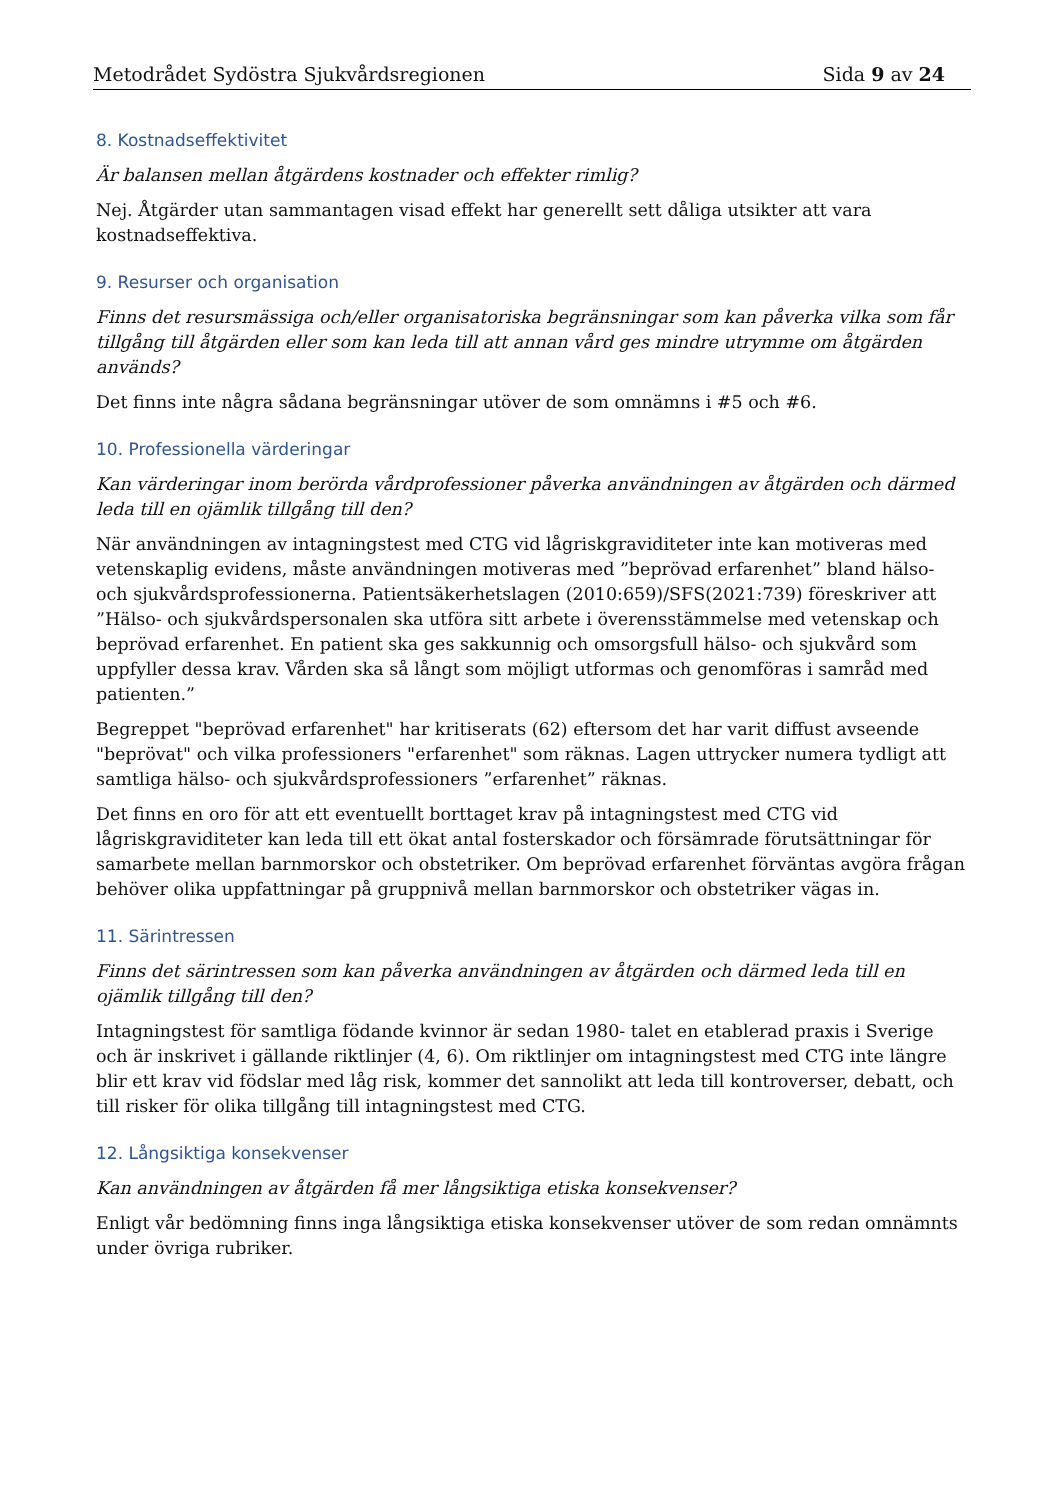Metodrådet Sydöstra Sjukvårdsregionen Sida 9 av 24
8. Kostnadseffektivitet
Är balansen mellan åtgärdens kostnader och effekter rimlig?
Nej. Åtgärder utan sammantagen visad effekt har generellt sett dåliga utsikter att vara kostnadseffektiva.
9. Resurser och organisation
Finns det resursmässiga och/eller organisatoriska begränsningar som kan påverka vilka som får tillgång till åtgärden eller som kan leda till att annan vård ges mindre utrymme om åtgärden används?
Det finns inte några sådana begränsningar utöver de som omnämns i #5 och #6.
10. Professionella värderingar
Kan värderingar inom berörda vårdprofessioner påverka användningen av åtgärden och därmed leda till en ojämlik tillgång till den?
När användningen av intagningstest med CTG vid lågriskgraviditeter inte kan motiveras med vetenskaplig evidens, måste användningen motiveras med ”beprövad erfarenhet” bland hälso- och sjukvårdsprofessionerna. Patientsäkerhetslagen (2010:659)/SFS(2021:739) föreskriver att ”Hälso- och sjukvårdspersonalen ska utföra sitt arbete i överensstämmelse med vetenskap och beprövad erfarenhet. En patient ska ges sakkunnig och omsorgsfull hälso- och sjukvård som uppfyller dessa krav. Vården ska så långt som möjligt utformas och genomföras i samråd med patienten.”
Begreppet "beprövad erfarenhet" har kritiserats (62) eftersom det har varit diffust avseende "beprövat" och vilka professioners "erfarenhet" som räknas. Lagen uttrycker numera tydligt att samtliga hälso- och sjukvårdsprofessioners ”erfarenhet” räknas.
Det finns en oro för att ett eventuellt borttaget krav på intagningstest med CTG vid lågriskgraviditeter kan leda till ett ökat antal fosterskador och försämrade förutsättningar för samarbete mellan barnmorskor och obstetriker. Om beprövad erfarenhet förväntas avgöra frågan behöver olika uppfattningar på gruppnivå mellan barnmorskor och obstetriker vägas in.
11. Särintressen
Finns det särintressen som kan påverka användningen av åtgärden och därmed leda till en ojämlik tillgång till den?
Intagningstest för samtliga födande kvinnor är sedan 1980- talet en etablerad praxis i Sverige och är inskrivet i gällande riktlinjer (4, 6). Om riktlinjer om intagningstest med CTG inte längre blir ett krav vid födslar med låg risk, kommer det sannolikt att leda till kontroverser, debatt, och till risker för olika tillgång till intagningstest med CTG.
12. Långsiktiga konsekvenser
Kan användningen av åtgärden få mer långsiktiga etiska konsekvenser?
Enligt vår bedömning finns inga långsiktiga etiska konsekvenser utöver de som redan omnämnts under övriga rubriker.